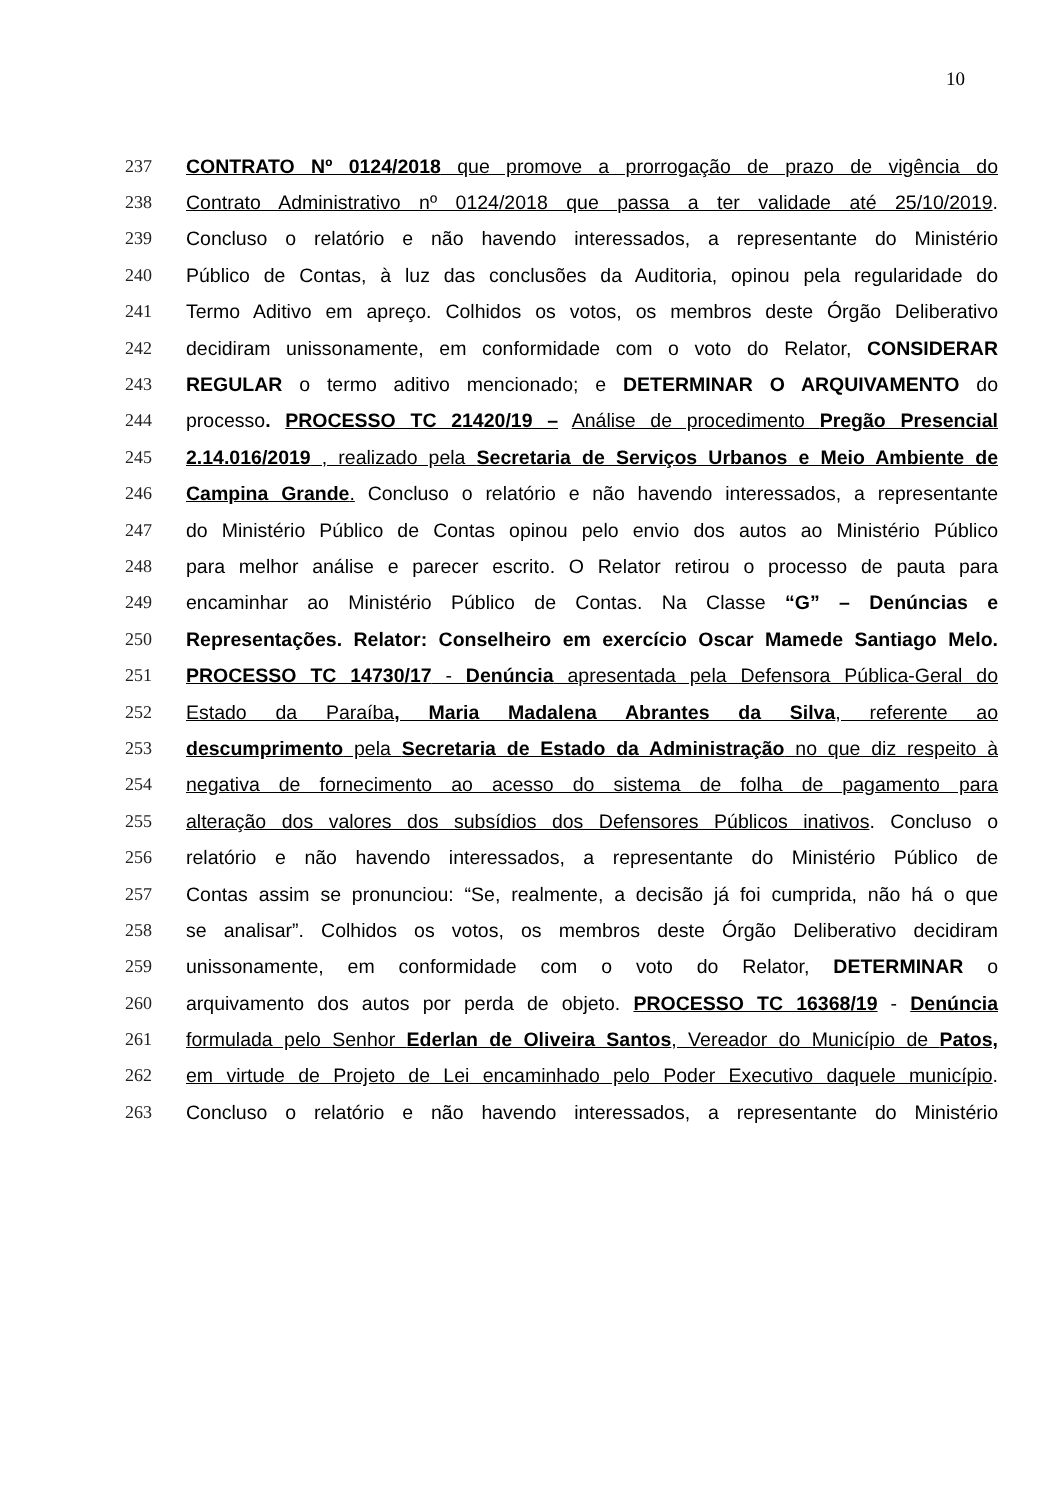10
237 CONTRATO Nº 0124/2018 que promove a prorrogação de prazo de vigência do
238 Contrato Administrativo nº 0124/2018 que passa a ter validade até 25/10/2019.
239 Concluso o relatório e não havendo interessados, a representante do Ministério
240 Público de Contas, à luz das conclusões da Auditoria, opinou pela regularidade do
241 Termo Aditivo em apreço. Colhidos os votos, os membros deste Órgão Deliberativo
242 decidiram unissonamente, em conformidade com o voto do Relator, CONSIDERAR
243 REGULAR o termo aditivo mencionado; e DETERMINAR O ARQUIVAMENTO do
244 processo. PROCESSO TC 21420/19 – Análise de procedimento Pregão Presencial
245 2.14.016/2019 , realizado pela Secretaria de Serviços Urbanos e Meio Ambiente de
246 Campina Grande. Concluso o relatório e não havendo interessados, a representante
247 do Ministério Público de Contas opinou pelo envio dos autos ao Ministério Público
248 para melhor análise e parecer escrito. O Relator retirou o processo de pauta para
249 encaminhar ao Ministério Público de Contas. Na Classe “G” – Denúncias e
250 Representações. Relator: Conselheiro em exercício Oscar Mamede Santiago Melo.
251 PROCESSO TC 14730/17 - Denúncia apresentada pela Defensora Pública-Geral do
252 Estado da Paraíba, Maria Madalena Abrantes da Silva, referente ao
253 descumprimento pela Secretaria de Estado da Administração no que diz respeito à
254 negativa de fornecimento ao acesso do sistema de folha de pagamento para
255 alteração dos valores dos subsídios dos Defensores Públicos inativos. Concluso o
256 relatório e não havendo interessados, a representante do Ministério Público de
257 Contas assim se pronunciou: “Se, realmente, a decisão já foi cumprida, não há o que
258 se analisar”. Colhidos os votos, os membros deste Órgão Deliberativo decidiram
259 unissonamente, em conformidade com o voto do Relator, DETERMINAR o
260 arquivamento dos autos por perda de objeto. PROCESSO TC 16368/19 - Denúncia
261 formulada pelo Senhor Ederlan de Oliveira Santos, Vereador do Município de Patos,
262 em virtude de Projeto de Lei encaminhado pelo Poder Executivo daquele município.
263 Concluso o relatório e não havendo interessados, a representante do Ministério